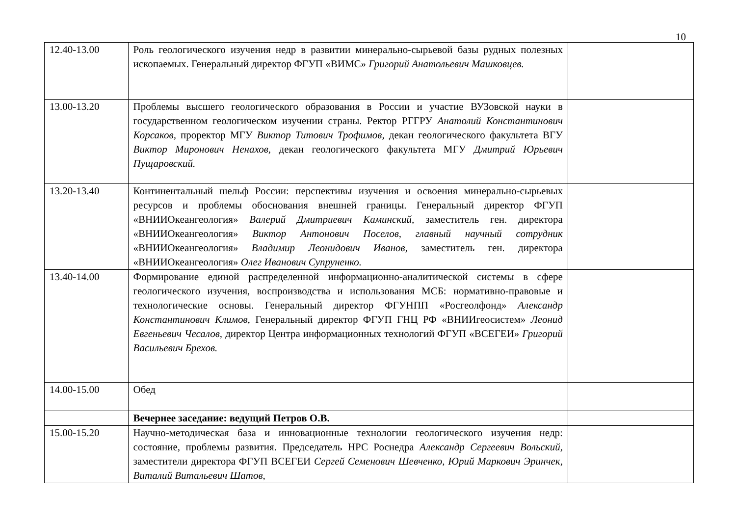10
| 12.40-13.00 | Роль геологического изучения недр в развитии минерально-сырьевой базы рудных полезных ископаемых. Генеральный директор ФГУП «ВИМС» Григорий Анатольевич Машковцев. | |
| 13.00-13.20 | Проблемы высшего геологического образования в России и участие ВУЗовской науки в государственном геологическом изучении страны. Ректор РГГРУ Анатолий Константинович Корсаков, проректор МГУ Виктор Титович Трофимов, декан геологического факультета ВГУ Виктор Миронович Ненахов, декан геологического факультета МГУ Дмитрий Юрьевич Пущаровский. | |
| 13.20-13.40 | Континентальный шельф России: перспективы изучения и освоения минерально-сырьевых ресурсов и проблемы обоснования внешней границы. Генеральный директор ФГУП «ВНИИОкеангеология» Валерий Дмитриевич Каминский , заместитель ген. директора «ВНИИОкеангеология» Виктор Антонович Поселов, главный научный сотрудник «ВНИИОкеангеология» Владимир Леонидович Иванов, заместитель ген. директора «ВНИИОкеангеология» Олег Иванович Супруненко. | |
| 13.40-14.00 | Формирование единой распределенной информационно-аналитической системы в сфере геологического изучения, воспроизводства и использования МСБ: нормативно-правовые и технологические основы. Генеральный директор ФГУНПП «Росгеолфонд» Александр Константинович Климов, Генеральный директор ФГУП ГНЦ РФ «ВНИИгеосистем» Леонид Евгеньевич Чесалов, директор Центра информационных технологий ФГУП «ВСЕГЕИ» Григорий Васильевич Брехов. | |
| 14.00-15.00 | Обед | |
| | Вечернее заседание: ведущий Петров О.В. | |
| 15.00-15.20 | Научно-методическая база и инновационные технологии геологического изучения недр: состояние, проблемы развития. Председатель НРС Роснедра Александр Сергеевич Вольский, заместители директора ФГУП ВСЕГЕИ Сергей Семенович Шевченко, Юрий Маркович Эринчек, Виталий Витальевич Шатов, | |